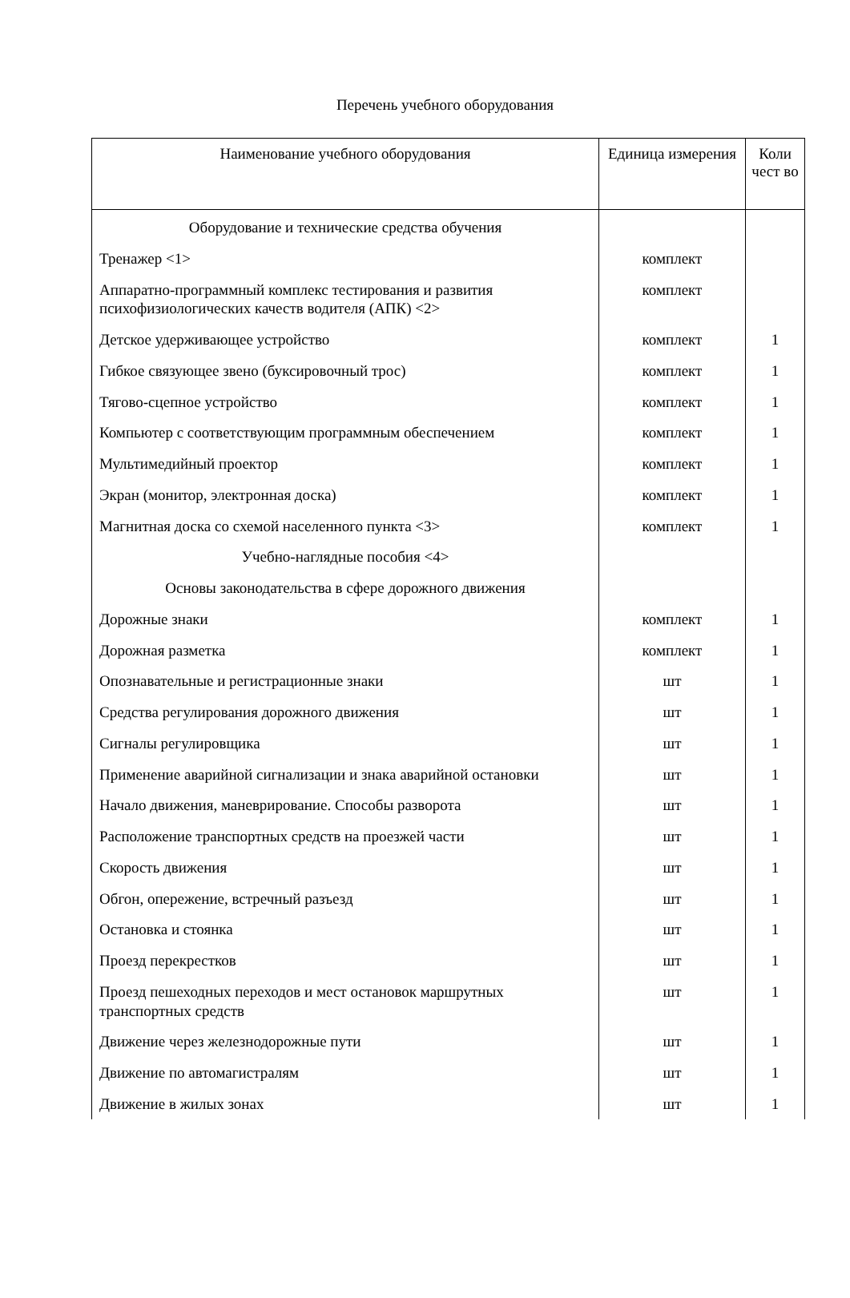Перечень учебного оборудования
| Наименование учебного оборудования | Единица измерения | Коли чест во |
| --- | --- | --- |
| Оборудование и технические средства обучения | | |
| Тренажер <1> | комплект | |
| Аппаратно-программный комплекс тестирования и развития психофизиологических качеств водителя (АПК) <2> | комплект | |
| Детское удерживающее устройство | комплект | 1 |
| Гибкое связующее звено (буксировочный трос) | комплект | 1 |
| Тягово-сцепное устройство | комплект | 1 |
| Компьютер с соответствующим программным обеспечением | комплект | 1 |
| Мультимедийный проектор | комплект | 1 |
| Экран (монитор, электронная доска) | комплект | 1 |
| Магнитная доска со схемой населенного пункта <3> | комплект | 1 |
| Учебно-наглядные пособия <4> | | |
| Основы законодательства в сфере дорожного движения | | |
| Дорожные знаки | комплект | 1 |
| Дорожная разметка | комплект | 1 |
| Опознавательные и регистрационные знаки | шт | 1 |
| Средства регулирования дорожного движения | шт | 1 |
| Сигналы регулировщика | шт | 1 |
| Применение аварийной сигнализации и знака аварийной остановки | шт | 1 |
| Начало движения, маневрирование. Способы разворота | шт | 1 |
| Расположение транспортных средств на проезжей части | шт | 1 |
| Скорость движения | шт | 1 |
| Обгон, опережение, встречный разъезд | шт | 1 |
| Остановка и стоянка | шт | 1 |
| Проезд перекрестков | шт | 1 |
| Проезд пешеходных переходов и мест остановок маршрутных транспортных средств | шт | 1 |
| Движение через железнодорожные пути | шт | 1 |
| Движение по автомагистралям | шт | 1 |
| Движение в жилых зонах | шт | 1 |